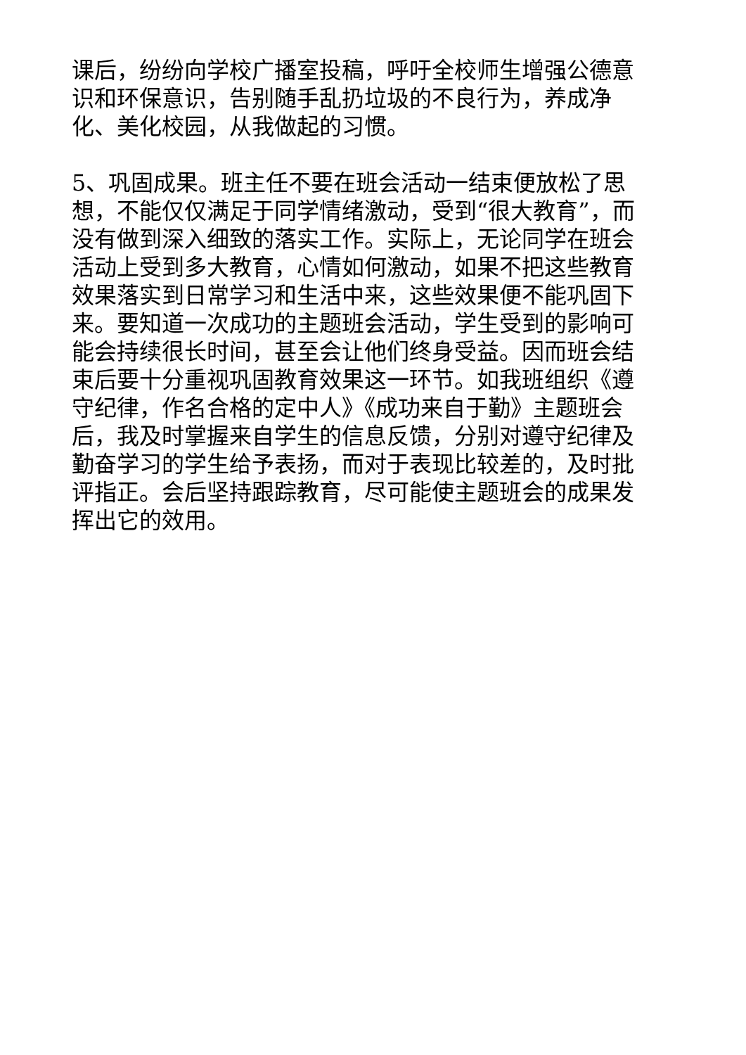课后，纷纷向学校广播室投稿，呼吁全校师生增强公德意识和环保意识，告别随手乱扔垃圾的不良行为，养成净化、美化校园，从我做起的习惯。
5、巩固成果。班主任不要在班会活动一结束便放松了思想，不能仅仅满足于同学情绪激动，受到“很大教育”，而没有做到深入细致的落实工作。实际上，无论同学在班会活动上受到多大教育，心情如何激动，如果不把这些教育效果落实到日常学习和生活中来，这些效果便不能巩固下来。要知道一次成功的主题班会活动，学生受到的影响可能会持续很长时间，甚至会让他们终身受益。因而班会结束后要十分重视巩固教育效果这一环节。如我班组织《遵守纪律，作名合格的定中人》《成功来自于勤》主题班会后，我及时掌握来自学生的信息反馈，分别对遵守纪律及勤奋学习的学生给予表扬，而对于表现比较差的，及时批评指正。会后坚持跟踪教育，尽可能使主题班会的成果发挥出它的效用。